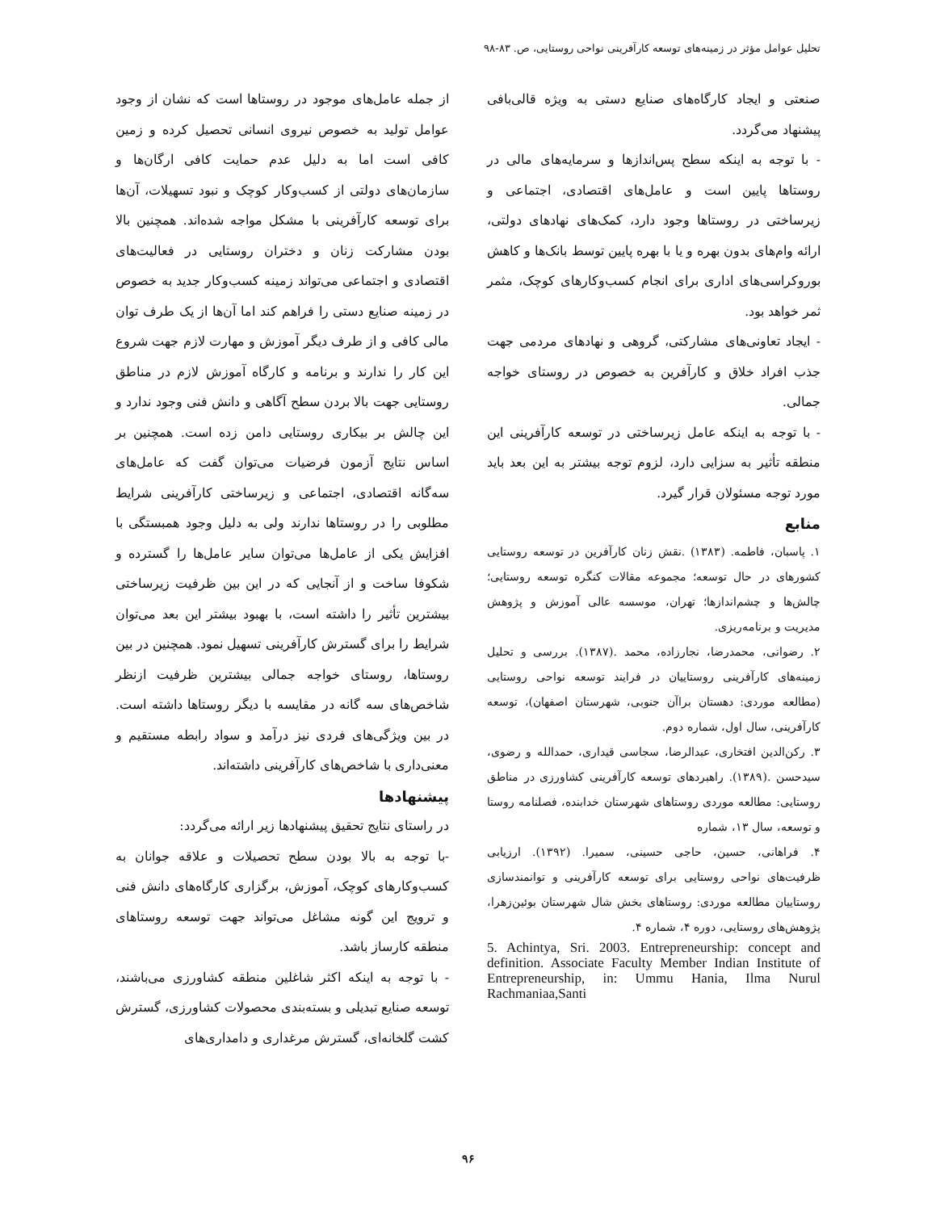تحلیل عوامل مؤثر در زمینه‌های توسعه کارآفرینی نواحی روستایی، ص. ۸۳-۹۸
از جمله عامل‌های موجود در روستاها است که نشان از وجود عوامل تولید به خصوص نیروی انسانی تحصیل کرده و زمین کافی است اما به دلیل عدم حمایت کافی ارگان‌ها و سازمان‌های دولتی از کسب‌وکار کوچک و نبود تسهیلات، آن‌ها برای توسعه کارآفرینی با مشکل مواجه شده‌اند. همچنین بالا بودن مشارکت زنان و دختران روستایی در فعالیت‌های اقتصادی و اجتماعی می‌تواند زمینه کسب‌وکار جدید به خصوص در زمینه صنایع دستی را فراهم کند اما آن‌ها از یک طرف توان مالی کافی و از طرف دیگر آموزش و مهارت لازم جهت شروع این کار را ندارند و برنامه و کارگاه آموزش لازم در مناطق روستایی جهت بالا بردن سطح آگاهی و دانش فنی وجود ندارد و این چالش بر بیکاری روستایی دامن زده است. همچنین بر اساس نتایج آزمون فرضیات می‌توان گفت که عامل‌های سه‌گانه اقتصادی، اجتماعی و زیرساختی کارآفرینی شرایط مطلوبی را در روستاها ندارند ولی به دلیل وجود همبستگی با افزایش یکی از عامل‌ها می‌توان سایر عامل‌ها را گسترده و شکوفا ساخت و از آنجایی که در این بین ظرفیت زیرساختی بیشترین تأثیر را داشته است، با بهبود بیشتر این بعد می‌توان شرایط را برای گسترش کارآفرینی تسهیل نمود. همچنین در بین روستاها، روستای خواجه جمالی بیشترین ظرفیت ازنظر شاخص‌های سه گانه در مقایسه با دیگر روستاها داشته است. در بین ویژگی‌های فردی نیز درآمد و سواد رابطه مستقیم و معنی‌داری با شاخص‌های کارآفرینی داشته‌اند.
پیشنهادها
در راستای نتایج تحقیق پیشنهادها زیر ارائه می‌گردد:
-با توجه به بالا بودن سطح تحصیلات و علاقه جوانان به کسب‌وکارهای کوچک، آموزش، برگزاری کارگاه‌های دانش فنی و ترویج این گونه مشاغل می‌تواند جهت توسعه روستاهای منطقه کارساز باشد.
- با توجه به اینکه اکثر شاغلین منطقه کشاورزی می‌باشند، توسعه صنایع تبدیلی و بسته‌بندی محصولات کشاورزی، گسترش کشت گلخانه‌ای، گسترش مرغداری و دامداری‌های
صنعتی و ایجاد کارگاه‌های صنایع دستی به ویژه قالی‌بافی پیشنهاد می‌گردد.
- با توجه به اینکه سطح پس‌اندازها و سرمایه‌های مالی در روستاها پایین است و عامل‌های اقتصادی، اجتماعی و زیرساختی در روستاها وجود دارد، کمک‌های نهادهای دولتی، ارائه وام‌های بدون بهره و یا با بهره پایین توسط بانک‌ها و کاهش بوروکراسی‌های اداری برای انجام کسب‌وکارهای کوچک، مثمر ثمر خواهد بود.
- ایجاد تعاونی‌های مشارکتی، گروهی و نهادهای مردمی جهت جذب افراد خلاق و کارآفرین به خصوص در روستای خواجه جمالی.
- با توجه به اینکه عامل زیرساختی در توسعه کارآفرینی این منطقه تأثیر به سزایی دارد، لزوم توجه بیشتر به این بعد باید مورد توجه مسئولان قرار گیرد.
منابع
۱. پاسبان، فاطمه. (۱۳۸۳) .نقش زنان کارآفرین در توسعه روستایی کشورهای در حال توسعه؛ مجموعه مقالات کنگره توسعه روستایی؛ چالش‌ها و چشم‌اندازها؛ تهران، موسسه عالی آموزش و پژوهش مدیریت و برنامه‌ریزی.
۲. رضوانی، محمدرضا، نجارزاده، محمد .(۱۳۸۷). بررسی و تحلیل زمینه‌های کارآفرینی روستاییان در فرایند توسعه نواحی روستایی (مطالعه موردی: دهستان براآن جنوبی، شهرستان اصفهان)، توسعه کارآفرینی، سال اول، شماره دوم.
۳. رکن‌الدین افتخاری، عبدالرضا، سجاسی قیداری، حمدالله و رضوی، سیدحسن .(۱۳۸۹). راهبردهای توسعه کارآفرینی کشاورزی در مناطق روستایی: مطالعه موردی روستاهای شهرستان خدابنده، فصلنامه روستا و توسعه، سال ۱۳، شماره
۴. فراهانی، حسین، حاجی حسینی، سمیرا. (۱۳۹۲). ارزیابی ظرفیت‌های نواحی روستایی برای توسعه کارآفرینی و توانمندسازی روستاییان مطالعه موردی: روستاهای بخش شال شهرستان بوئین‌زهرا، پژوهش‌های روستایی، دوره ۴، شماره ۴.
5. Achintya, Sri. 2003. Entrepreneurship: concept and definition. Associate Faculty Member Indian Institute of Entrepreneurship, in: Ummu Hania, Ilma Nurul Rachmaniaa,Santi
۹۶